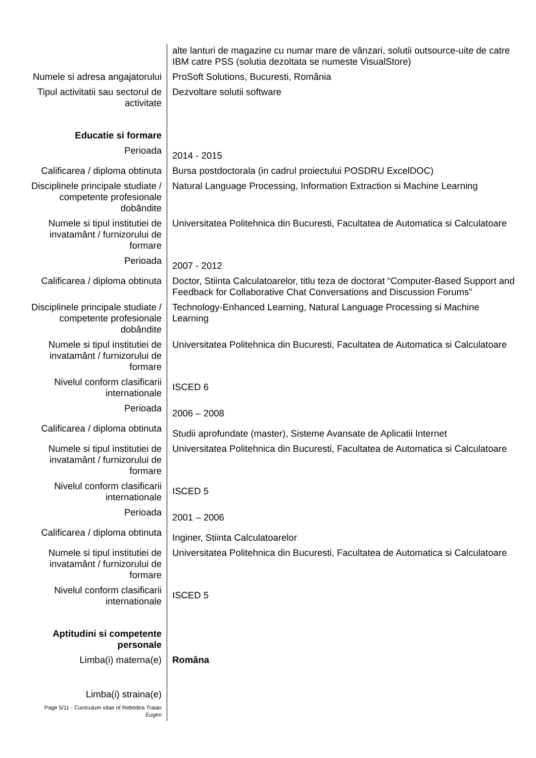| | alte lanturi de magazine cu numar mare de vânzari, solutii outsource-uite de catre IBM catre PSS (solutia dezoltata se numeste VisualStore) |
| Numele si adresa angajatorului | ProSoft Solutions, Bucuresti, România |
| Tipul activitatii sau sectorul de activitate | Dezvoltare solutii software |
| Educatie si formare | |
| Perioada | 2014 - 2015 |
| Calificarea / diploma obtinuta | Bursa postdoctorala (in cadrul proiectului POSDRU ExcelDOC) |
| Disciplinele principale studiate / competente profesionale dobândite | Natural Language Processing, Information Extraction si Machine Learning |
| Numele si tipul institutiei de invatamânt / furnizorului de formare | Universitatea Politehnica din Bucuresti, Facultatea de Automatica si Calculatoare |
| Perioada | 2007 - 2012 |
| Calificarea / diploma obtinuta | Doctor, Stiinta Calculatoarelor, titlu teza de doctorat “Computer-Based Support and Feedback for Collaborative Chat Conversations and Discussion Forums” |
| Disciplinele principale studiate / competente profesionale dobândite | Technology-Enhanced Learning, Natural Language Processing si Machine Learning |
| Numele si tipul institutiei de invatamânt / furnizorului de formare | Universitatea Politehnica din Bucuresti, Facultatea de Automatica si Calculatoare |
| Nivelul conform clasificarii internationale | ISCED 6 |
| Perioada | 2006 – 2008 |
| Calificarea / diploma obtinuta | Studii aprofundate (master), Sisteme Avansate de Aplicatii Internet |
| Numele si tipul institutiei de invatamânt / furnizorului de formare | Universitatea Politehnica din Bucuresti, Facultatea de Automatica si Calculatoare |
| Nivelul conform clasificarii internationale | ISCED 5 |
| Perioada | 2001 – 2006 |
| Calificarea / diploma obtinuta | Inginer, Stiinta Calculatoarelor |
| Numele si tipul institutiei de invatamânt / furnizorului de formare | Universitatea Politehnica din Bucuresti, Facultatea de Automatica si Calculatoare |
| Nivelul conform clasificarii internationale | ISCED 5 |
| Aptitudini si competente personale | |
| Limba(i) materna(e) | Româna |
| Limba(i) straina(e) | |
| Page 5/11 - Curriculum vitae of Rebedea Traian Eugen | |